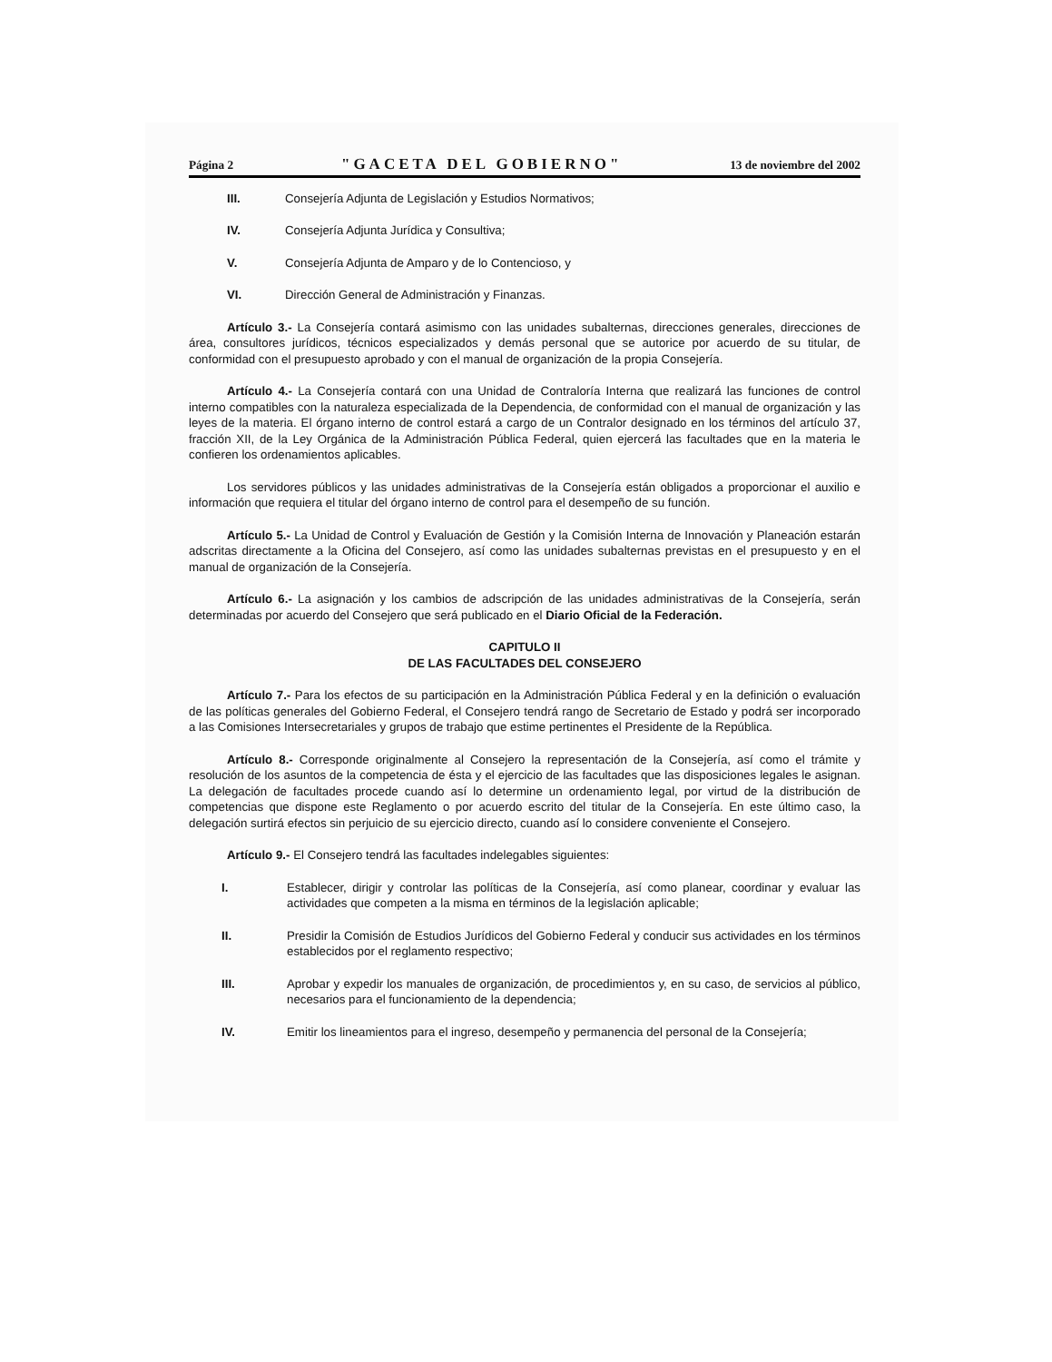Página 2 "GACETA DEL GOBIERNO" 13 de noviembre del 2002
III. Consejería Adjunta de Legislación y Estudios Normativos;
IV. Consejería Adjunta Jurídica y Consultiva;
V. Consejería Adjunta de Amparo y de lo Contencioso, y
VI. Dirección General de Administración y Finanzas.
Artículo 3.- La Consejería contará asimismo con las unidades subalternas, direcciones generales, direcciones de área, consultores jurídicos, técnicos especializados y demás personal que se autorice por acuerdo de su titular, de conformidad con el presupuesto aprobado y con el manual de organización de la propia Consejería.
Artículo 4.- La Consejería contará con una Unidad de Contraloría Interna que realizará las funciones de control interno compatibles con la naturaleza especializada de la Dependencia, de conformidad con el manual de organización y las leyes de la materia. El órgano interno de control estará a cargo de un Contralor designado en los términos del artículo 37, fracción XII, de la Ley Orgánica de la Administración Pública Federal, quien ejercerá las facultades que en la materia le confieren los ordenamientos aplicables.
Los servidores públicos y las unidades administrativas de la Consejería están obligados a proporcionar el auxilio e información que requiera el titular del órgano interno de control para el desempeño de su función.
Artículo 5.- La Unidad de Control y Evaluación de Gestión y la Comisión Interna de Innovación y Planeación estarán adscritas directamente a la Oficina del Consejero, así como las unidades subalternas previstas en el presupuesto y en el manual de organización de la Consejería.
Artículo 6.- La asignación y los cambios de adscripción de las unidades administrativas de la Consejería, serán determinadas por acuerdo del Consejero que será publicado en el Diario Oficial de la Federación.
CAPITULO II
DE LAS FACULTADES DEL CONSEJERO
Artículo 7.- Para los efectos de su participación en la Administración Pública Federal y en la definición o evaluación de las políticas generales del Gobierno Federal, el Consejero tendrá rango de Secretario de Estado y podrá ser incorporado a las Comisiones Intersecretariales y grupos de trabajo que estime pertinentes el Presidente de la República.
Artículo 8.- Corresponde originalmente al Consejero la representación de la Consejería, así como el trámite y resolución de los asuntos de la competencia de ésta y el ejercicio de las facultades que las disposiciones legales le asignan. La delegación de facultades procede cuando así lo determine un ordenamiento legal, por virtud de la distribución de competencias que dispone este Reglamento o por acuerdo escrito del titular de la Consejería. En este último caso, la delegación surtirá efectos sin perjuicio de su ejercicio directo, cuando así lo considere conveniente el Consejero.
Artículo 9.- El Consejero tendrá las facultades indelegables siguientes:
I. Establecer, dirigir y controlar las políticas de la Consejería, así como planear, coordinar y evaluar las actividades que competen a la misma en términos de la legislación aplicable;
II. Presidir la Comisión de Estudios Jurídicos del Gobierno Federal y conducir sus actividades en los términos establecidos por el reglamento respectivo;
III. Aprobar y expedir los manuales de organización, de procedimientos y, en su caso, de servicios al público, necesarios para el funcionamiento de la dependencia;
IV. Emitir los lineamientos para el ingreso, desempeño y permanencia del personal de la Consejería;